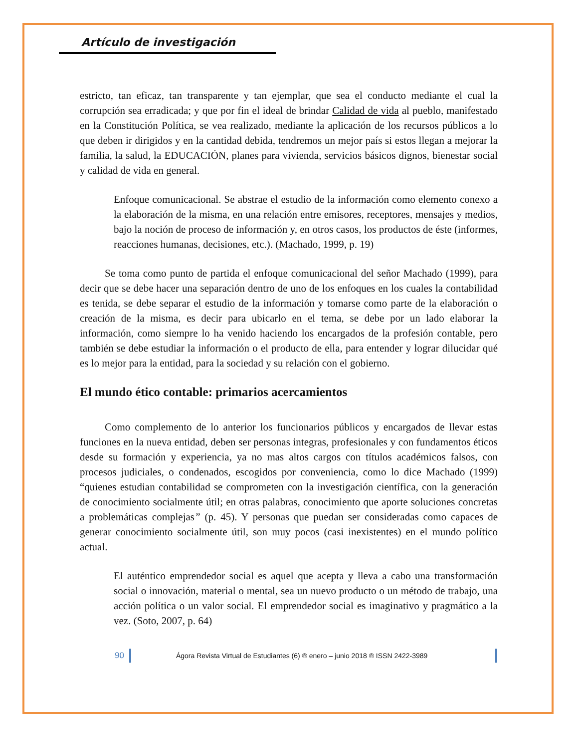Artículo de investigación
estricto, tan eficaz, tan transparente y tan ejemplar, que sea el conducto mediante el cual la corrupción sea erradicada; y que por fin el ideal de brindar Calidad de vida al pueblo, manifestado en la Constitución Política, se vea realizado, mediante la aplicación de los recursos públicos a lo que deben ir dirigidos y en la cantidad debida, tendremos un mejor país si estos llegan a mejorar la familia, la salud, la EDUCACIÓN, planes para vivienda, servicios básicos dignos, bienestar social y calidad de vida en general.
Enfoque comunicacional. Se abstrae el estudio de la información como elemento conexo a la elaboración de la misma, en una relación entre emisores, receptores, mensajes y medios, bajo la noción de proceso de información y, en otros casos, los productos de éste (informes, reacciones humanas, decisiones, etc.). (Machado, 1999, p. 19)
Se toma como punto de partida el enfoque comunicacional del señor Machado (1999), para decir que se debe hacer una separación dentro de uno de los enfoques en los cuales la contabilidad es tenida, se debe separar el estudio de la información y tomarse como parte de la elaboración o creación de la misma, es decir para ubicarlo en el tema, se debe por un lado elaborar la información, como siempre lo ha venido haciendo los encargados de la profesión contable, pero también se debe estudiar la información o el producto de ella, para entender y lograr dilucidar qué es lo mejor para la entidad, para la sociedad y su relación con el gobierno.
El mundo ético contable: primarios acercamientos
Como complemento de lo anterior los funcionarios públicos y encargados de llevar estas funciones en la nueva entidad, deben ser personas integras, profesionales y con fundamentos éticos desde su formación y experiencia, ya no mas altos cargos con títulos académicos falsos, con procesos judiciales, o condenados, escogidos por conveniencia, como lo dice Machado (1999) “quienes estudian contabilidad se comprometen con la investigación científica, con la generación de conocimiento socialmente útil; en otras palabras, conocimiento que aporte soluciones concretas a problemáticas complejas” (p. 45). Y personas que puedan ser consideradas como capaces de generar conocimiento socialmente útil, son muy pocos (casi inexistentes) en el mundo político actual.
El auténtico emprendedor social es aquel que acepta y lleva a cabo una transformación social o innovación, material o mental, sea un nuevo producto o un método de trabajo, una acción política o un valor social. El emprendedor social es imaginativo y pragmático a la vez. (Soto, 2007, p. 64)
90 Ágora Revista Virtual de Estudiantes (6) ® enero – junio 2018 ® ISSN 2422-3989